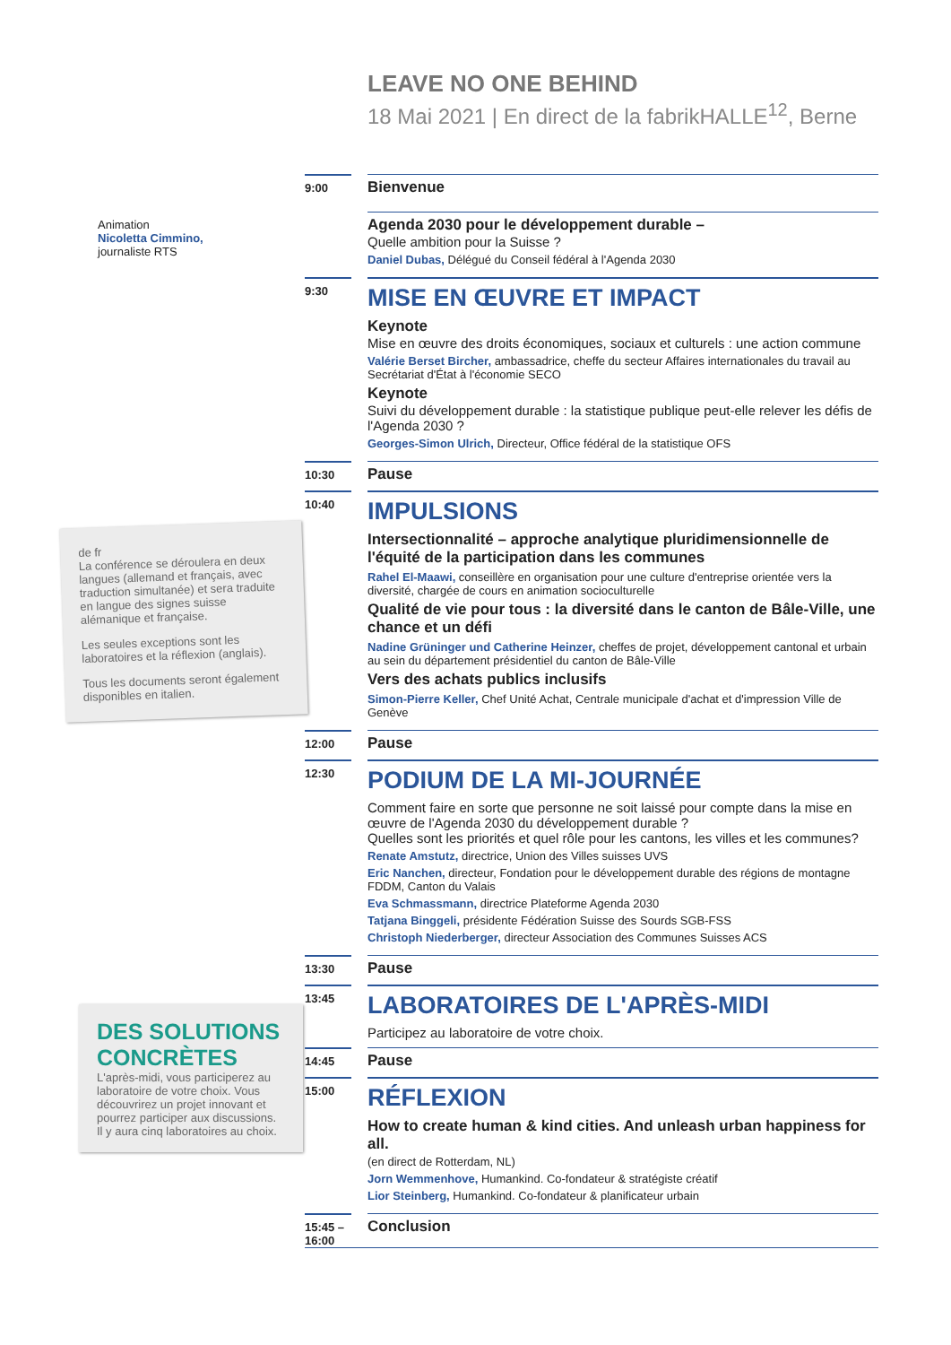Animation
Nicoletta Cimmino,
journaliste RTS
de fr
La conférence se déroulera en deux langues (allemand et français, avec traduction simultanée) et sera traduite en langue des signes suisse alémanique et française.
Les seules exceptions sont les laboratoires et la réflexion (anglais).
Tous les documents seront également disponibles en italien.
DES SOLUTIONS CONCRÈTES
L'après-midi, vous participerez au laboratoire de votre choix. Vous découvrirez un projet innovant et pourrez participer aux discussions. Il y aura cinq laboratoires au choix.
LEAVE NO ONE BEHIND
18 Mai 2021 | En direct de la fabrikHALLE<sup>12</sup>, Berne
9:00
Bienvenue
Agenda 2030 pour le développement durable –
Quelle ambition pour la Suisse ?
Daniel Dubas, Délégué du Conseil fédéral à l'Agenda 2030
9:30
MISE EN ŒUVRE ET IMPACT
Keynote
Mise en œuvre des droits économiques, sociaux et culturels : une action commune
Valérie Berset Bircher, ambassadrice, cheffe du secteur Affaires internationales du travail au Secrétariat d'État à l'économie SECO
Keynote
Suivi du développement durable : la statistique publique peut-elle relever les défis de l'Agenda 2030 ?
Georges-Simon Ulrich, Directeur, Office fédéral de la statistique OFS
10:30
Pause
10:40
IMPULSIONS
Intersectionnalité – approche analytique pluridimensionnelle de l'équité de la participation dans les communes
Rahel El-Maawi, conseillère en organisation pour une culture d'entreprise orientée vers la diversité, chargée de cours en animation socioculturelle
Qualité de vie pour tous : la diversité dans le canton de Bâle-Ville, une chance et un défi
Nadine Grüninger und Catherine Heinzer, cheffes de projet, développement cantonal et urbain au sein du département présidentiel du canton de Bâle-Ville
Vers des achats publics inclusifs
Simon-Pierre Keller, Chef Unité Achat, Centrale municipale d'achat et d'impression Ville de Genève
12:00
Pause
12:30
PODIUM DE LA MI-JOURNÉE
Comment faire en sorte que personne ne soit laissé pour compte dans la mise en œuvre de l'Agenda 2030 du développement durable ?
Quelles sont les priorités et quel rôle pour les cantons, les villes et les communes?
Renate Amstutz, directrice, Union des Villes suisses UVS
Eric Nanchen, directeur, Fondation pour le développement durable des régions de montagne FDDM, Canton du Valais
Eva Schmassmann, directrice Plateforme Agenda 2030
Tatjana Binggeli, présidente Fédération Suisse des Sourds SGB-FSS
Christoph Niederberger, directeur Association des Communes Suisses ACS
13:30
Pause
13:45
LABORATOIRES DE L'APRÈS-MIDI
Participez au laboratoire de votre choix.
14:45
Pause
15:00
RÉFLEXION
How to create human & kind cities. And unleash urban happiness for all.
(en direct de Rotterdam, NL)
Jorn Wemmenhove, Humankind. Co-fondateur & stratégiste créatif
Lior Steinberg, Humankind. Co-fondateur & planificateur urbain
15:45 – 16:00
Conclusion